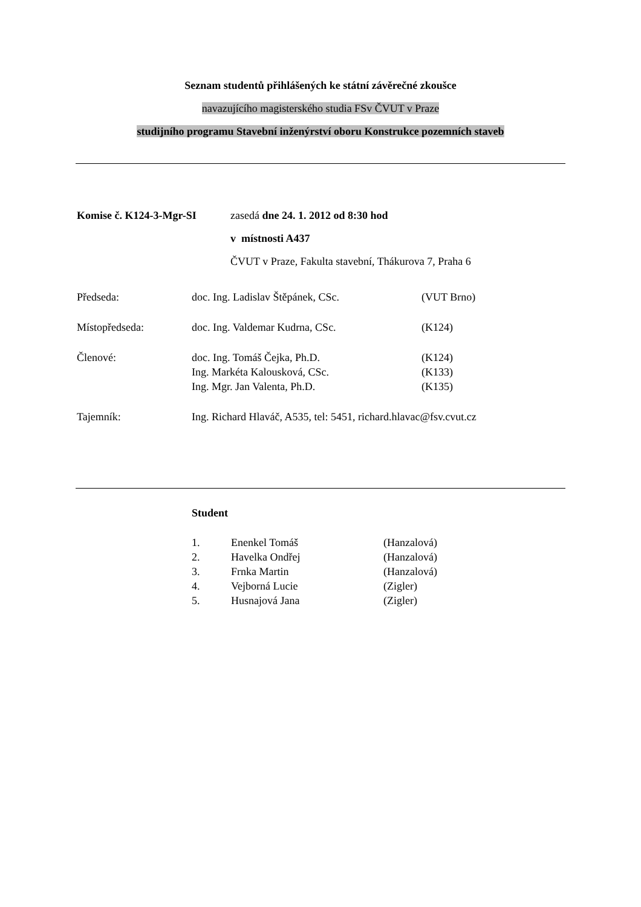Seznam studentů přihlášených ke státní závěrečné zkoušce
navazujícího magisterského studia FSv ČVUT v Praze
studijního programu Stavební inženýrství oboru Konstrukce pozemních staveb
| Komise č. K124-3-Mgr-SI | zasedá dne 24. 1. 2012 od 8:30 hod |
| | v místnosti A437 |
| | ČVUT v Praze, Fakulta stavební, Thákurova 7, Praha 6 |
| Předseda: | doc. Ing. Ladislav Štěpánek, CSc. | (VUT Brno) |
| Místopředseda: | doc. Ing. Valdemar Kudrna, CSc. | (K124) |
| Členové: | doc. Ing. Tomáš Čejka, Ph.D. | (K124) |
| | Ing. Markéta Kalousková, CSc. | (K133) |
| | Ing. Mgr. Jan Valenta, Ph.D. | (K135) |
| Tajemník: | Ing. Richard Hlaváč, A535, tel: 5451, richard.hlavac@fsv.cvut.cz | |
Student
| 1. | Enenkel Tomáš | (Hanzalová) |
| 2. | Havelka Ondřej | (Hanzalová) |
| 3. | Frnka Martin | (Hanzalová) |
| 4. | Vejborná Lucie | (Zigler) |
| 5. | Husnajová Jana | (Zigler) |